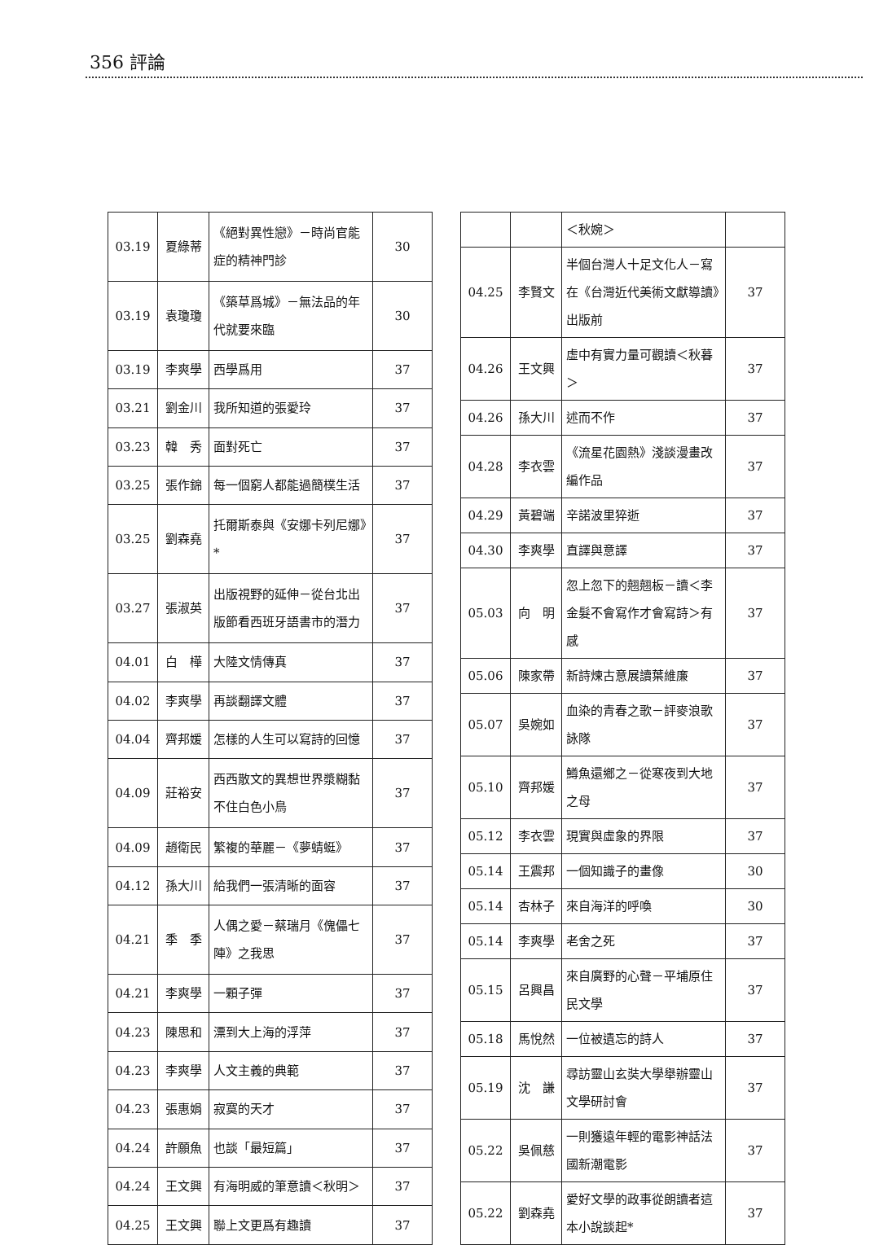356 評論
| 03.19 | 夏綠蒂 | 《絕對異性戀》－時尚官能症的精神門診 | 30 |
| 03.19 | 袁瓊瓊 | 《築草爲城》－無法品的年代就要來臨 | 30 |
| 03.19 | 李爽學 | 西學爲用 | 37 |
| 03.21 | 劉金川 | 我所知道的張愛玲 | 37 |
| 03.23 | 韓 秀 | 面對死亡 | 37 |
| 03.25 | 張作錦 | 每一個窮人都能過簡樸生活 | 37 |
| 03.25 | 劉森堯 | 托爾斯泰與《安娜卡列尼娜》* | 37 |
| 03.27 | 張淑英 | 出版視野的延伸－從台北出版節看西班牙語書市的潛力 | 37 |
| 04.01 | 白 樺 | 大陸文情傳真 | 37 |
| 04.02 | 李爽學 | 再談翻譯文體 | 37 |
| 04.04 | 齊邦媛 | 怎樣的人生可以寫詩的回憶 | 37 |
| 04.09 | 莊裕安 | 西西散文的異想世界漿糊黏不住白色小鳥 | 37 |
| 04.09 | 趙衛民 | 繁複的華麗－《夢蜻蜓》 | 37 |
| 04.12 | 孫大川 | 給我們一張清晰的面容 | 37 |
| 04.21 | 季 季 | 人偶之愛－蔡瑞月《傀儡七陣》之我思 | 37 |
| 04.21 | 李爽學 | 一顆子彈 | 37 |
| 04.23 | 陳思和 | 漂到大上海的浮萍 | 37 |
| 04.23 | 李爽學 | 人文主義的典範 | 37 |
| 04.23 | 張惠娟 | 寂寞的天才 | 37 |
| 04.24 | 許願魚 | 也談「最短篇」 | 37 |
| 04.24 | 王文興 | 有海明威的筆意讀＜秋明＞ | 37 |
| 04.25 | 王文興 | 聯上文更爲有趣讀 | 37 |
| | | ＜秋婉＞ | |
| 04.25 | 李賢文 | 半個台灣人十足文化人－寫在《台灣近代美術文獻導讀》出版前 | 37 |
| 04.26 | 王文興 | 虛中有實力量可觀讀＜秋暮＞ | 37 |
| 04.26 | 孫大川 | 述而不作 | 37 |
| 04.28 | 李衣雲 | 《流星花園熱》淺談漫畫改編作品 | 37 |
| 04.29 | 黃碧端 | 辛諾波里猝逝 | 37 |
| 04.30 | 李爽學 | 直譯與意譯 | 37 |
| 05.03 | 向 明 | 忽上忽下的翹翹板－讀＜李金髮不會寫作才會寫詩＞有感 | 37 |
| 05.06 | 陳家帶 | 新詩煉古意展讀葉維廉 | 37 |
| 05.07 | 吳婉如 | 血染的青春之歌－評麥浪歌詠隊 | 37 |
| 05.10 | 齊邦媛 | 鱒魚還鄉之－從寒夜到大地之母 | 37 |
| 05.12 | 李衣雲 | 現實與虛象的界限 | 37 |
| 05.14 | 王震邦 | 一個知識子的畫像 | 30 |
| 05.14 | 杏林子 | 來自海洋的呼喚 | 30 |
| 05.14 | 李爽學 | 老舍之死 | 37 |
| 05.15 | 呂興昌 | 來自廣野的心聲－平埔原住民文學 | 37 |
| 05.18 | 馬悅然 | 一位被遺忘的詩人 | 37 |
| 05.19 | 沈 謙 | 尋訪靈山玄奘大學舉辦靈山文學研討會 | 37 |
| 05.22 | 吳佩慈 | 一則獲遠年輕的電影神話法國新潮電影 | 37 |
| 05.22 | 劉森堯 | 愛好文學的政事從朗讀者這本小說談起* | 37 |